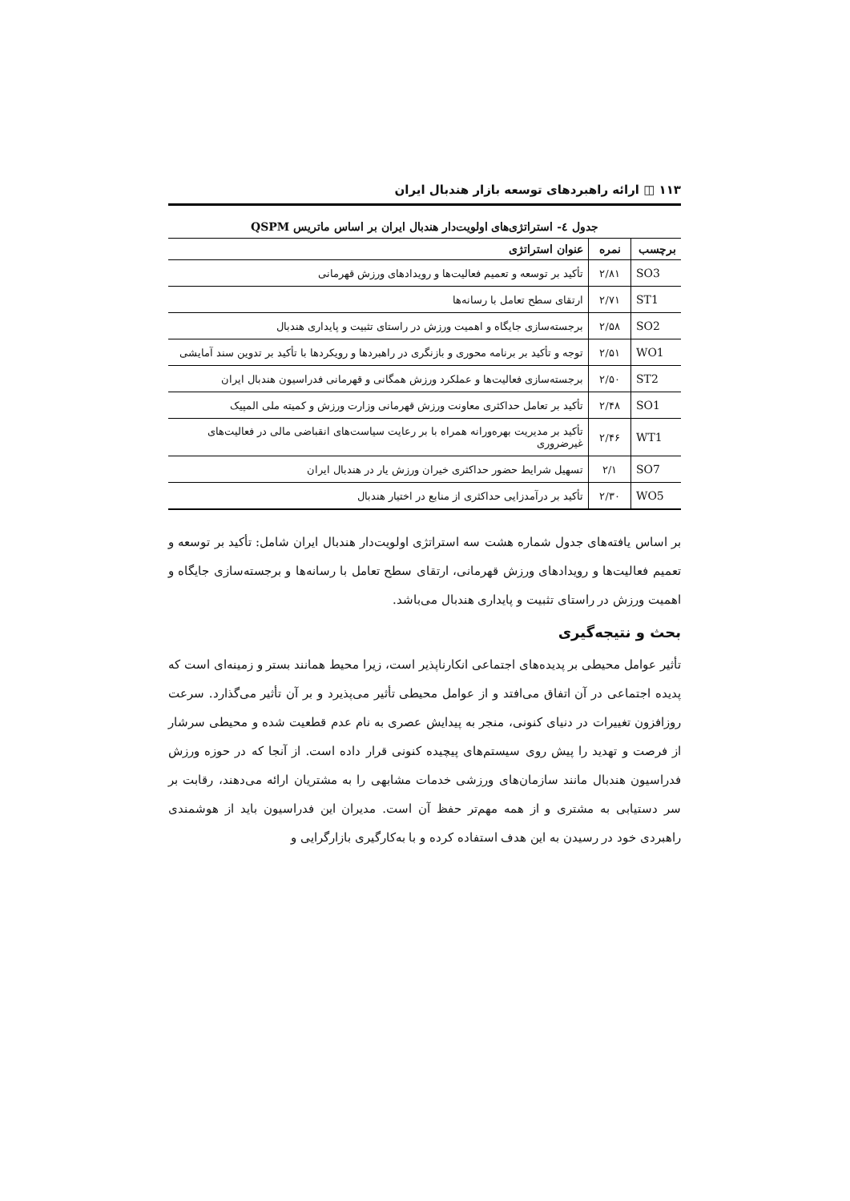۱۱۳ ◫ ارائه راهبردهای توسعه بازار هندبال ایران
جدول ٤- استراتژی‌های اولویت‌دار هندبال ایران بر اساس ماتریس QSPM
| برچسب | نمره | عنوان استراتژی |
| --- | --- | --- |
| SO3 | ۲/۸۱ | تأکید بر توسعه و تعمیم فعالیت‌ها و رویدادهای ورزش قهرمانی |
| ST1 | ۲/۷۱ | ارتقای سطح تعامل با رسانه‌ها |
| SO2 | ۲/۵۸ | برجسته‌سازی جایگاه و اهمیت ورزش در راستای تثبیت و پایداری هندبال |
| WO1 | ۲/۵۱ | توجه و تأکید بر برنامه محوری و بازنگری در راهبردها و رویکردها با تأکید بر تدوین سند آمایشی |
| ST2 | ۲/۵۰ | برجسته‌سازی فعالیت‌ها و عملکرد ورزش همگانی و قهرمانی فدراسیون هندبال ایران |
| SO1 | ۲/۴۸ | تأکید بر تعامل حداکثری معاونت ورزش قهرمانی وزارت ورزش و کمیته ملی المپیک |
| WT1 | ۲/۴۶ | تأکید بر مدیریت بهره‌ورانه همراه با بر رعایت سیاست‌های انقباضی مالی در فعالیت‌های غیرضروری |
| SO7 | ۲/۱ | تسهیل شرایط حضور حداکثری خیران ورزش یار در هندبال ایران |
| WO5 | ۲/۳۰ | تأکید بر درآمدزایی حداکثری از منابع در اختیار هندبال |
بر اساس یافته‌های جدول شماره هشت سه استراتژی اولویت‌دار هندبال ایران شامل: تأکید بر توسعه و تعمیم فعالیت‌ها و رویدادهای ورزش قهرمانی، ارتقای سطح تعامل با رسانه‌ها و برجسته‌سازی جایگاه و اهمیت ورزش در راستای تثبیت و پایداری هندبال می‌باشد.
بحث و نتیجه‌گیری
تأثیر عوامل محیطی بر پدیده‌های اجتماعی انکارناپذیر است، زیرا محیط همانند بستر و زمینه‌ای است که پدیده اجتماعی در آن اتفاق می‌افتد و از عوامل محیطی تأثیر می‌پذیرد و بر آن تأثیر می‌گذارد. سرعت روزافزون تغییرات در دنیای کنونی، منجر به پیدایش عصری به نام عدم قطعیت شده و محیطی سرشار از فرصت و تهدید را پیش روی سیستم‌های پیچیده کنونی قرار داده است. از آنجا که در حوزه ورزش فدراسیون هندبال مانند سازمان‌های ورزشی خدمات مشابهی را به مشتریان ارائه می‌دهند، رقابت بر سر دستیابی به مشتری و از همه مهم‌تر حفظ آن است. مدیران این فدراسیون باید از هوشمندی راهبردی خود در رسیدن به این هدف استفاده کرده و با به‌کارگیری بازارگرایی و